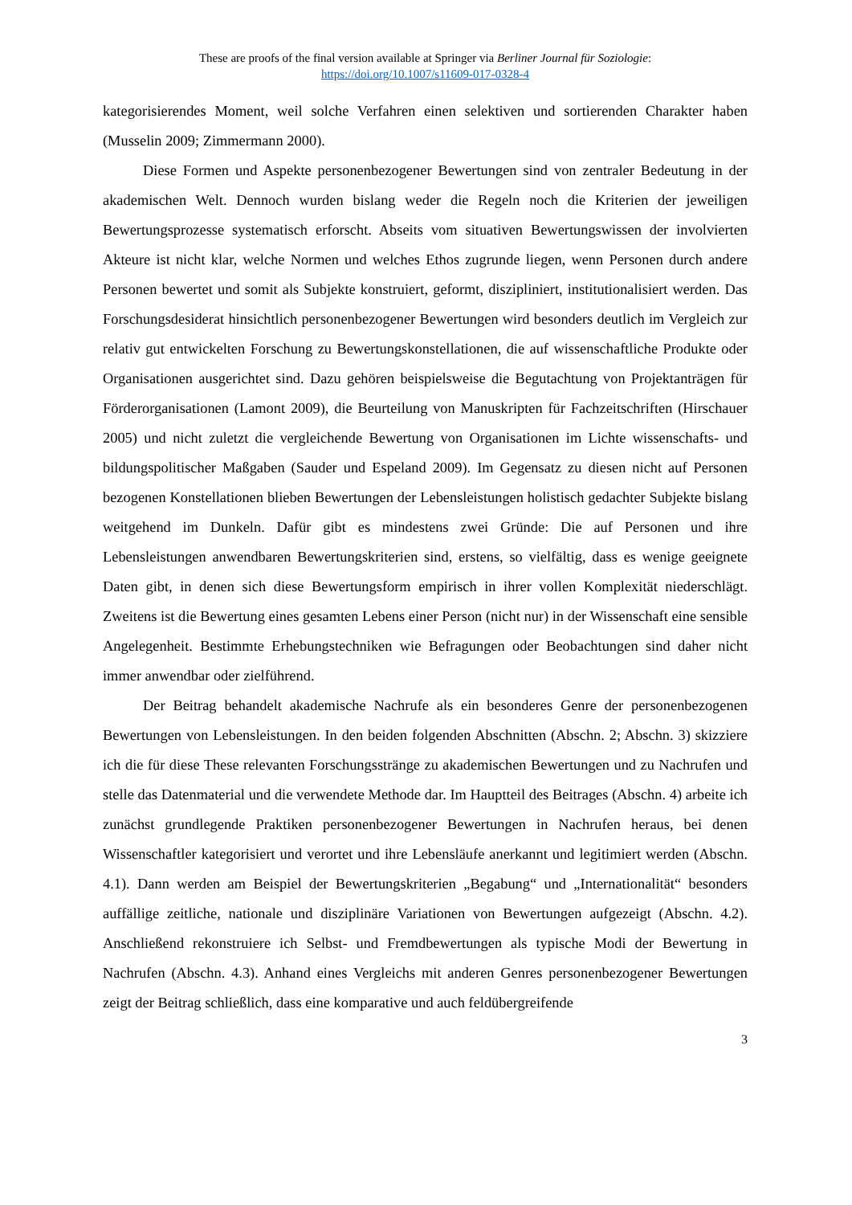These are proofs of the final version available at Springer via Berliner Journal für Soziologie:
https://doi.org/10.1007/s11609-017-0328-4
kategorisierendes Moment, weil solche Verfahren einen selektiven und sortierenden Charakter haben (Musselin 2009; Zimmermann 2000).
Diese Formen und Aspekte personenbezogener Bewertungen sind von zentraler Bedeutung in der akademischen Welt. Dennoch wurden bislang weder die Regeln noch die Kriterien der jeweiligen Bewertungsprozesse systematisch erforscht. Abseits vom situativen Bewertungswissen der involvierten Akteure ist nicht klar, welche Normen und welches Ethos zugrunde liegen, wenn Personen durch andere Personen bewertet und somit als Subjekte konstruiert, geformt, diszipliniert, institutionalisiert werden. Das Forschungsdesiderat hinsichtlich personenbezogener Bewertungen wird besonders deutlich im Vergleich zur relativ gut entwickelten Forschung zu Bewertungskonstellationen, die auf wissenschaftliche Produkte oder Organisationen ausgerichtet sind. Dazu gehören beispielsweise die Begutachtung von Projektanträgen für Förderorganisationen (Lamont 2009), die Beurteilung von Manuskripten für Fachzeitschriften (Hirschauer 2005) und nicht zuletzt die vergleichende Bewertung von Organisationen im Lichte wissenschafts- und bildungspolitischer Maßgaben (Sauder und Espeland 2009). Im Gegensatz zu diesen nicht auf Personen bezogenen Konstellationen blieben Bewertungen der Lebensleistungen holistisch gedachter Subjekte bislang weitgehend im Dunkeln. Dafür gibt es mindestens zwei Gründe: Die auf Personen und ihre Lebensleistungen anwendbaren Bewertungskriterien sind, erstens, so vielfältig, dass es wenige geeignete Daten gibt, in denen sich diese Bewertungsform empirisch in ihrer vollen Komplexität niederschlägt. Zweitens ist die Bewertung eines gesamten Lebens einer Person (nicht nur) in der Wissenschaft eine sensible Angelegenheit. Bestimmte Erhebungstechniken wie Befragungen oder Beobachtungen sind daher nicht immer anwendbar oder zielführend.
Der Beitrag behandelt akademische Nachrufe als ein besonderes Genre der personenbezogenen Bewertungen von Lebensleistungen. In den beiden folgenden Abschnitten (Abschn. 2; Abschn. 3) skizziere ich die für diese These relevanten Forschungsstränge zu akademischen Bewertungen und zu Nachrufen und stelle das Datenmaterial und die verwendete Methode dar. Im Hauptteil des Beitrages (Abschn. 4) arbeite ich zunächst grundlegende Praktiken personenbezogener Bewertungen in Nachrufen heraus, bei denen Wissenschaftler kategorisiert und verortet und ihre Lebensläufe anerkannt und legitimiert werden (Abschn. 4.1). Dann werden am Beispiel der Bewertungskriterien „Begabung“ und „Internationalität“ besonders auffällige zeitliche, nationale und disziplinäre Variationen von Bewertungen aufgezeigt (Abschn. 4.2). Anschließend rekonstruiere ich Selbst- und Fremdbewertungen als typische Modi der Bewertung in Nachrufen (Abschn. 4.3). Anhand eines Vergleichs mit anderen Genres personenbezogener Bewertungen zeigt der Beitrag schließlich, dass eine komparative und auch feldübergreifende
3